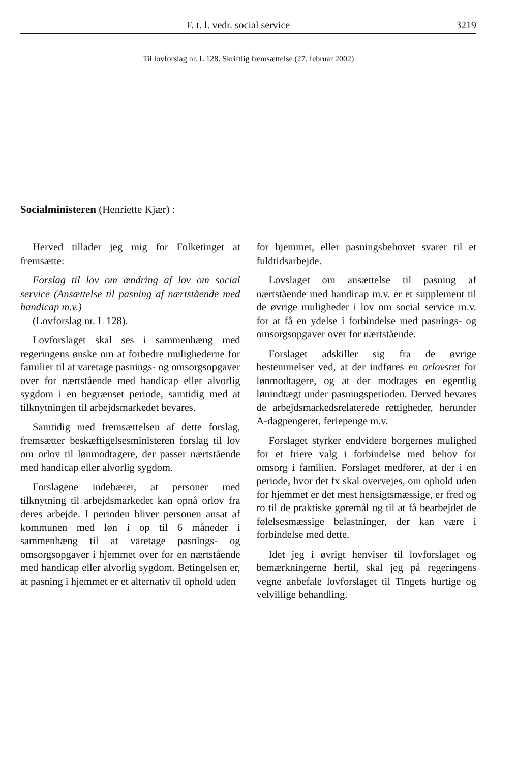F. t. l. vedr. social service 3219
Til lovforslag nr. L 128. Skriftlig fremsættelse (27. februar 2002)
Socialministeren (Henriette Kjær) :
Herved tillader jeg mig for Folketinget at fremsætte:
Forslag til lov om ændring af lov om social service (Ansættelse til pasning af nærtstående med handicap m.v.)
(Lovforslag nr. L 128).
Lovforslaget skal ses i sammenhæng med regeringens ønske om at forbedre mulighederne for familier til at varetage pasnings- og omsorgsopgaver over for nærtstående med handicap eller alvorlig sygdom i en begrænset periode, samtidig med at tilknytningen til arbejdsmarkedet bevares.
Samtidig med fremsættelsen af dette forslag, fremsætter beskæftigelsesministeren forslag til lov om orlov til lønmodtagere, der passer nærtstående med handicap eller alvorlig sygdom.
Forslagene indebærer, at personer med tilknytning til arbejdsmarkedet kan opnå orlov fra deres arbejde. I perioden bliver personen ansat af kommunen med løn i op til 6 måneder i sammenhæng til at varetage pasnings- og omsorgsopgaver i hjemmet over for en nærtstående med handicap eller alvorlig sygdom. Betingelsen er, at pasning i hjemmet er et alternativ til ophold uden
for hjemmet, eller pasningsbehovet svarer til et fuldtidsarbejde.
Lovslaget om ansættelse til pasning af nærtstående med handicap m.v. er et supplement til de øvrige muligheder i lov om social service m.v. for at få en ydelse i forbindelse med pasnings- og omsorgsopgaver over for nærtstående.
Forslaget adskiller sig fra de øvrige bestemmelser ved, at der indføres en orlovsret for lønmodtagere, og at der modtages en egentlig lønindtægt under pasningsperioden. Derved bevares de arbejdsmarkedsrelaterede rettigheder, herunder A-dagpengeret, feriepenge m.v.
Forslaget styrker endvidere borgernes mulighed for et friere valg i forbindelse med behov for omsorg i familien. Forslaget medfører, at der i en periode, hvor det fx skal overvejes, om ophold uden for hjemmet er det mest hensigtsmæssige, er fred og ro til de praktiske gøremål og til at få bearbejdet de følelsesmæssige belastninger, der kan være i forbindelse med dette.
Idet jeg i øvrigt henviser til lovforslaget og bemærkningerne hertil, skal jeg på regeringens vegne anbefale lovforslaget til Tingets hurtige og velvillige behandling.